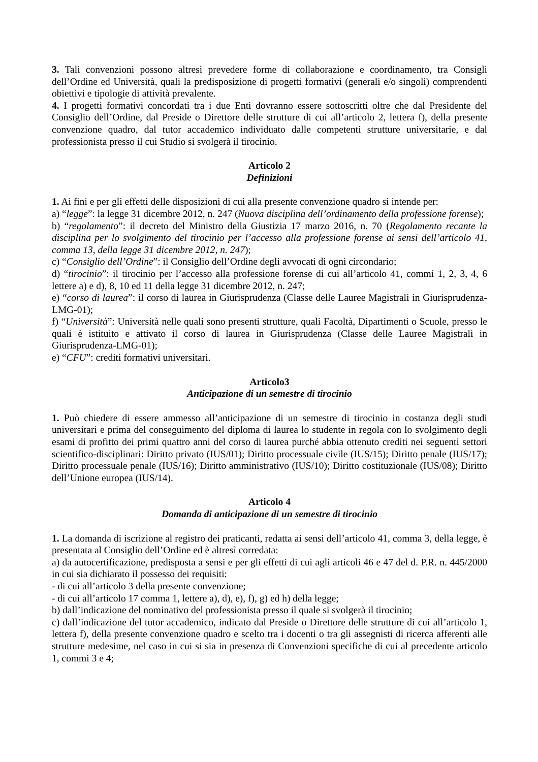3. Tali convenzioni possono altresì prevedere forme di collaborazione e coordinamento, tra Consigli dell’Ordine ed Università, quali la predisposizione di progetti formativi (generali e/o singoli) comprendenti obiettivi e tipologie di attività prevalente.
4. I progetti formativi concordati tra i due Enti dovranno essere sottoscritti oltre che dal Presidente del Consiglio dell’Ordine, dal Preside o Direttore delle strutture di cui all’articolo 2, lettera f), della presente convenzione quadro, dal tutor accademico individuato dalle competenti strutture universitarie, e dal professionista presso il cui Studio si svolgerà il tirocinio.
Articolo 2
Definizioni
1. Ai fini e per gli effetti delle disposizioni di cui alla presente convenzione quadro si intende per:
a) “legge”: la legge 31 dicembre 2012, n. 247 (Nuova disciplina dell’ordinamento della professione forense);
b) “regolamento”: il decreto del Ministro della Giustizia 17 marzo 2016, n. 70 (Regolamento recante la disciplina per lo svolgimento del tirocinio per l’accesso alla professione forense ai sensi dell’articolo 41, comma 13, della legge 31 dicembre 2012, n. 247);
c) “Consiglio dell’Ordine”: il Consiglio dell’Ordine degli avvocati di ogni circondario;
d) “tirocinio”: il tirocinio per l’accesso alla professione forense di cui all’articolo 41, commi 1, 2, 3, 4, 6 lettere a) e d), 8, 10 ed 11 della legge 31 dicembre 2012, n. 247;
e) “corso di laurea”: il corso di laurea in Giurisprudenza (Classe delle Lauree Magistrali in Giurisprudenza-LMG-01);
f) “Università”: Università nelle quali sono presenti strutture, quali Facoltà, Dipartimenti o Scuole, presso le quali è istituito e attivato il corso di laurea in Giurisprudenza (Classe delle Lauree Magistrali in Giurisprudenza-LMG-01);
e) “CFU”: crediti formativi universitari.
Articolo3
Anticipazione di un semestre di tirocinio
1. Può chiedere di essere ammesso all’anticipazione di un semestre di tirocinio in costanza degli studi universitari e prima del conseguimento del diploma di laurea lo studente in regola con lo svolgimento degli esami di profitto dei primi quattro anni del corso di laurea purché abbia ottenuto crediti nei seguenti settori scientifico-disciplinari: Diritto privato (IUS/01); Diritto processuale civile (IUS/15); Diritto penale (IUS/17); Diritto processuale penale (IUS/16); Diritto amministrativo (IUS/10); Diritto costituzionale (IUS/08); Diritto dell’Unione europea (IUS/14).
Articolo 4
Domanda di anticipazione di un semestre di tirocinio
1. La domanda di iscrizione al registro dei praticanti, redatta ai sensi dell’articolo 41, comma 3, della legge, è presentata al Consiglio dell’Ordine ed è altresì corredata:
a) da autocertificazione, predisposta a sensi e per gli effetti di cui agli articoli 46 e 47 del d. P.R. n. 445/2000 in cui sia dichiarato il possesso dei requisiti:
- di cui all’articolo 3 della presente convenzione;
- di cui all’articolo 17 comma 1, lettere a), d), e), f), g) ed h) della legge;
b) dall’indicazione del nominativo del professionista presso il quale si svolgerà il tirocinio;
c) dall’indicazione del tutor accademico, indicato dal Preside o Direttore delle strutture di cui all’articolo 1, lettera f), della presente convenzione quadro e scelto tra i docenti o tra gli assegnisti di ricerca afferenti alle strutture medesime, nel caso in cui si sia in presenza di Convenzioni specifiche di cui al precedente articolo 1, commi 3 e 4;